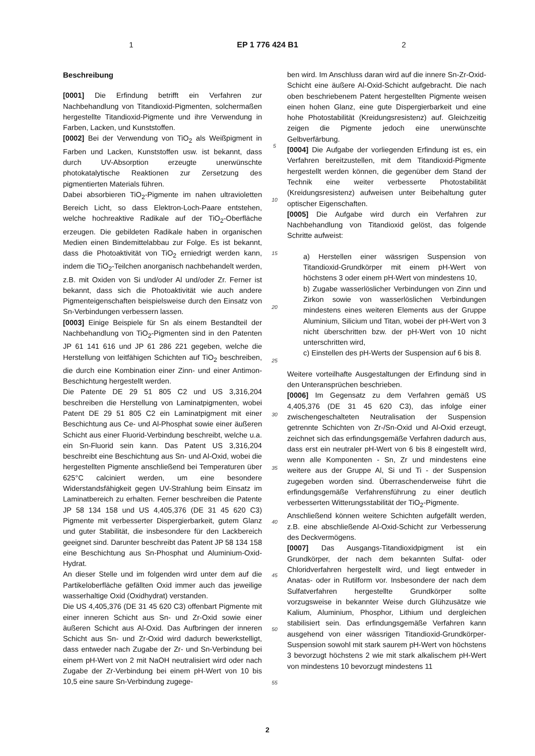1 EP 1 776 424 B1 2
Beschreibung
[0001] Die Erfindung betrifft ein Verfahren zur Nachbehandlung von Titandioxid-Pigmenten, solchermaßen hergestellte Titandioxid-Pigmente und ihre Verwendung in Farben, Lacken, und Kunststoffen.
[0002] Bei der Verwendung von TiO<sub>2</sub> als Weißpigment in Farben und Lacken, Kunststoffen usw. ist bekannt, dass durch UV-Absorption erzeugte unerwünschte photokatalytische Reaktionen zur Zersetzung des pigmentierten Materials führen.
Dabei absorbieren TiO<sub>2</sub>-Pigmente im nahen ultravioletten Bereich Licht, so dass Elektron-Loch-Paare entstehen, welche hochreaktive Radikale auf der TiO<sub>2</sub>-Oberfläche erzeugen. Die gebildeten Radikale haben in organischen Medien einen Bindemittelabbau zur Folge. Es ist bekannt, dass die Photoaktivität von TiO<sub>2</sub> erniedrigt werden kann, indem die TiO<sub>2</sub>-Teilchen anorganisch nachbehandelt werden, z.B. mit Oxiden von Si und/oder Al und/oder Zr. Ferner ist bekannt, dass sich die Photoaktivität wie auch andere Pigmenteigenschaften beispielsweise durch den Einsatz von Sn-Verbindungen verbessern lassen.
[0003] Einige Beispiele für Sn als einem Bestandteil der Nachbehandlung von TiO<sub>2</sub>-Pigmenten sind in den Patenten JP 61 141 616 und JP 61 286 221 gegeben, welche die Herstellung von leitfähigen Schichten auf TiO<sub>2</sub> beschreiben, die durch eine Kombination einer Zinn- und einer Antimon-Beschichtung hergestellt werden.
Die Patente DE 29 51 805 C2 und US 3,316,204 beschreiben die Herstellung von Laminatpigmenten, wobei Patent DE 29 51 805 C2 ein Laminatpigment mit einer Beschichtung aus Ce- und Al-Phosphat sowie einer äußeren Schicht aus einer Fluorid-Verbindung beschreibt, welche u.a. ein Sn-Fluorid sein kann. Das Patent US 3,316,204 beschreibt eine Beschichtung aus Sn- und Al-Oxid, wobei die hergestellten Pigmente anschließend bei Temperaturen über 625°C calciniert werden, um eine besondere Widerstandsfähigkeit gegen UV-Strahlung beim Einsatz im Laminatbereich zu erhalten. Ferner beschreiben die Patente JP 58 134 158 und US 4,405,376 (DE 31 45 620 C3) Pigmente mit verbesserter Dispergierbarkeit, gutem Glanz und guter Stabilität, die insbesondere für den Lackbereich geeignet sind. Darunter beschreibt das Patent JP 58 134 158 eine Beschichtung aus Sn-Phosphat und Aluminium-Oxid-Hydrat.
An dieser Stelle und im folgenden wird unter dem auf die Partikeloberfläche gefällten Oxid immer auch das jeweilige wasserhaltige Oxid (Oxidhydrat) verstanden.
Die US 4,405,376 (DE 31 45 620 C3) offenbart Pigmente mit einer inneren Schicht aus Sn- und Zr-Oxid sowie einer äußeren Schicht aus Al-Oxid. Das Aufbringen der inneren Schicht aus Sn- und Zr-Oxid wird dadurch bewerkstelligt, dass entweder nach Zugabe der Zr- und Sn-Verbindung bei einem pH-Wert von 2 mit NaOH neutralisiert wird oder nach Zugabe der Zr-Verbindung bei einem pH-Wert von 10 bis 10,5 eine saure Sn-Verbindung zugege-
5
10
15
20
25
30
35
40
45
50
55
ben wird. Im Anschluss daran wird auf die innere Sn-Zr-Oxid-Schicht eine äußere Al-Oxid-Schicht aufgebracht. Die nach oben beschriebenem Patent hergestellten Pigmente weisen einen hohen Glanz, eine gute Dispergierbarkeit und eine hohe Photostabilität (Kreidungsresistenz) auf. Gleichzeitig zeigen die Pigmente jedoch eine unerwünschte Gelbverfärbung.
[0004] Die Aufgabe der vorliegenden Erfindung ist es, ein Verfahren bereitzustellen, mit dem Titandioxid-Pigmente hergestellt werden können, die gegenüber dem Stand der Technik eine weiter verbesserte Photostabilität (Kreidungsresistenz) aufweisen unter Beibehaltung guter optischer Eigenschaften.
[0005] Die Aufgabe wird durch ein Verfahren zur Nachbehandlung von Titandioxid gelöst, das folgende Schritte aufweist:
a) Herstellen einer wässrigen Suspension von Titandioxid-Grundkörper mit einem pH-Wert von höchstens 3 oder einem pH-Wert von mindestens 10,
b) Zugabe wasserlöslicher Verbindungen von Zinn und Zirkon sowie von wasserlöslichen Verbindungen mindestens eines weiteren Elements aus der Gruppe Aluminium, Silicium und Titan, wobei der pH-Wert von 3 nicht überschritten bzw. der pH-Wert von 10 nicht unterschritten wird,
c) Einstellen des pH-Werts der Suspension auf 6 bis 8.
Weitere vorteilhafte Ausgestaltungen der Erfindung sind in den Unteransprüchen beschrieben.
[0006] Im Gegensatz zu dem Verfahren gemäß US 4,405,376 (DE 31 45 620 C3), das infolge einer zwischengeschalteten Neutralisation der Suspension getrennte Schichten von Zr-/Sn-Oxid und Al-Oxid erzeugt, zeichnet sich das erfindungsgemäße Verfahren dadurch aus, dass erst ein neutraler pH-Wert von 6 bis 8 eingestellt wird, wenn alle Komponenten - Sn, Zr und mindestens eine weitere aus der Gruppe Al, Si und Ti - der Suspension zugegeben worden sind. Überraschenderweise führt die erfindungsgemäße Verfahrensführung zu einer deutlich verbesserten Witterungsstabilität der TiO<sub>2</sub>-Pigmente.
Anschließend können weitere Schichten aufgefällt werden, z.B. eine abschließende Al-Oxid-Schicht zur Verbesserung des Deckvermögens.
[0007] Das Ausgangs-Titandioxidpigment ist ein Grundkörper, der nach dem bekannten Sulfat- oder Chloridverfahren hergestellt wird, und liegt entweder in Anatas- oder in Rutilform vor. Insbesondere der nach dem Sulfatverfahren hergestellte Grundkörper sollte vorzugsweise in bekannter Weise durch Glühzusätze wie Kalium, Aluminium, Phosphor, Lithium und dergleichen stabilisiert sein. Das erfindungsgemäße Verfahren kann ausgehend von einer wässrigen Titandioxid-Grundkörper-Suspension sowohl mit stark saurem pH-Wert von höchstens 3 bevorzugt höchstens 2 wie mit stark alkalischem pH-Wert von mindestens 10 bevorzugt mindestens 11
2